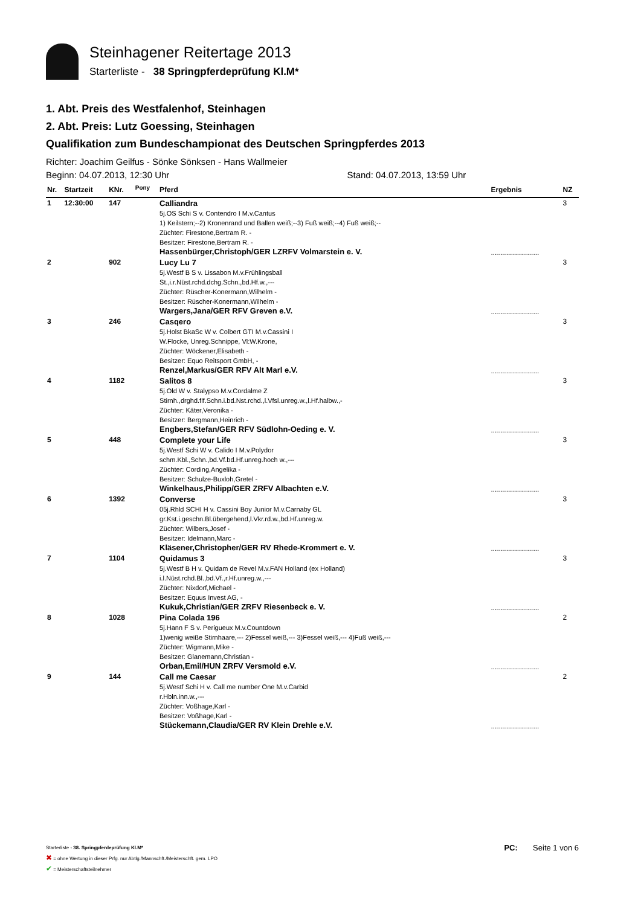Steinhagener Reitertage 2013
Starterliste - 38 Springpferdeprüfung Kl.M*
1. Abt. Preis des Westfalenhof, Steinhagen
2. Abt. Preis: Lutz Goessing, Steinhagen
Qualifikation zum Bundeschampionat des Deutschen Springpferdes 2013
Richter: Joachim Geilfus - Sönke Sönksen - Hans Wallmeier
Beginn: 04.07.2013, 12:30 Uhr Stand: 04.07.2013, 13:59 Uhr
| Nr. | Startzeit | KNr. | <sup>Pony</sup> | Pferd | Ergebnis | NZ |
| --- | --- | --- | --- | --- | --- | --- |
| 1 | 12:30:00 | 147 | | Calliandra 5j.OS Schi S v. Contendro I M.v.Cantus 1) Keilstern;--2) Kronenrand und Ballen weiß;--3) Fuß weiß;--4) Fuß weiß;-- Züchter: Firestone,Bertram R. - Besitzer: Firestone,Bertram R. - Hassenbürger,Christoph/GER LZRFV Volmarstein e. V. | ........................ | 3 |
| 2 | | 902 | | Lucy Lu 7 5j.Westf B S v. Lissabon M.v.Frühlingsball St.,i.r.Nüst.rchd.dchg.Schn.,bd.Hf.w.,--- Züchter: Rüscher-Konermann,Wilhelm - Besitzer: Rüscher-Konermann,Wilhelm - Wargers,Jana/GER RFV Greven e.V. | ........................ | 3 |
| 3 | | 246 | | Casqero 5j.Holst BkaSc W v. Colbert GTI M.v.Cassini I W.Flocke, Unreg.Schnippe, Vl:W.Krone, Züchter: Wöckener,Elisabeth - Besitzer: Equo Reitsport GmbH, - Renzel,Markus/GER RFV Alt Marl e.V. | ........................ | 3 |
| 4 | | 1182 | | Salitos 8 5j.Old W v. Stalypso M.v.Cordalme Z Stirnh.,drghd.flf.Schn.i.bd.Nst.rchd.,l.Vfsl.unreg.w.,l.Hf.halbw.,- Züchter: Käter,Veronika - Besitzer: Bergmann,Heinrich - Engbers,Stefan/GER RFV Südlohn-Oeding e. V. | ........................ | 3 |
| 5 | | 448 | | Complete your Life 5j.Westf Schi W v. Calido I M.v.Polydor schm.Kbl.,Schn.,bd.Vf.bd.Hf.unreg.hoch w.,--- Züchter: Cording,Angelika - Besitzer: Schulze-Buxloh,Gretel - Winkelhaus,Philipp/GER ZRFV Albachten e.V. | ........................ | 3 |
| 6 | | 1392 | | Converse 05j.Rhld SCHI H v. Cassini Boy Junior M.v.Carnaby GL gr.Kst.i.geschn.Bl.übergehend,l.Vkr.rd.w.,bd.Hf.unreg.w. Züchter: Wilbers,Josef - Besitzer: Idelmann,Marc - Kläsener,Christopher/GER RV Rhede-Krommert e. V. | ........................ | 3 |
| 7 | | 1104 | | Quidamus 3 5j.Westf B H v. Quidam de Revel M.v.FAN Holland (ex Holland) i.l.Nüst.rchd.Bl.,bd.Vf.,r.Hf.unreg.w.,--- Züchter: Nixdorf,Michael - Besitzer: Equus Invest AG, - Kukuk,Christian/GER ZRFV Riesenbeck e. V. | ........................ | 3 |
| 8 | | 1028 | | Pina Colada 196 5j.Hann F S v. Perigueux M.v.Countdown 1)wenig weiße Stirnhaare,--- 2)Fessel weiß,--- 3)Fessel weiß,--- 4)Fuß weiß,--- Züchter: Wigmann,Mike - Besitzer: Glanemann,Christian - Orban,Emil/HUN ZRFV Versmold e.V. | ........................ | 2 |
| 9 | | 144 | | Call me Caesar 5j.Westf Schi H v. Call me number One M.v.Carbid r.Hbln.inn.w.,--- Züchter: Voßhage,Karl - Besitzer: Voßhage,Karl - Stückemann,Claudia/GER RV Klein Drehle e.V. | ........................ | 2 |
Starterliste - 38. Springpferdeprüfung Kl.M*
PC: Seite 1 von 6
✖ = ohne Wertung in dieser Prfg. nur Abtlg./Mannschft./Meisterschft. gem. LPO
✔ = Meisterschaftsteilnehmer